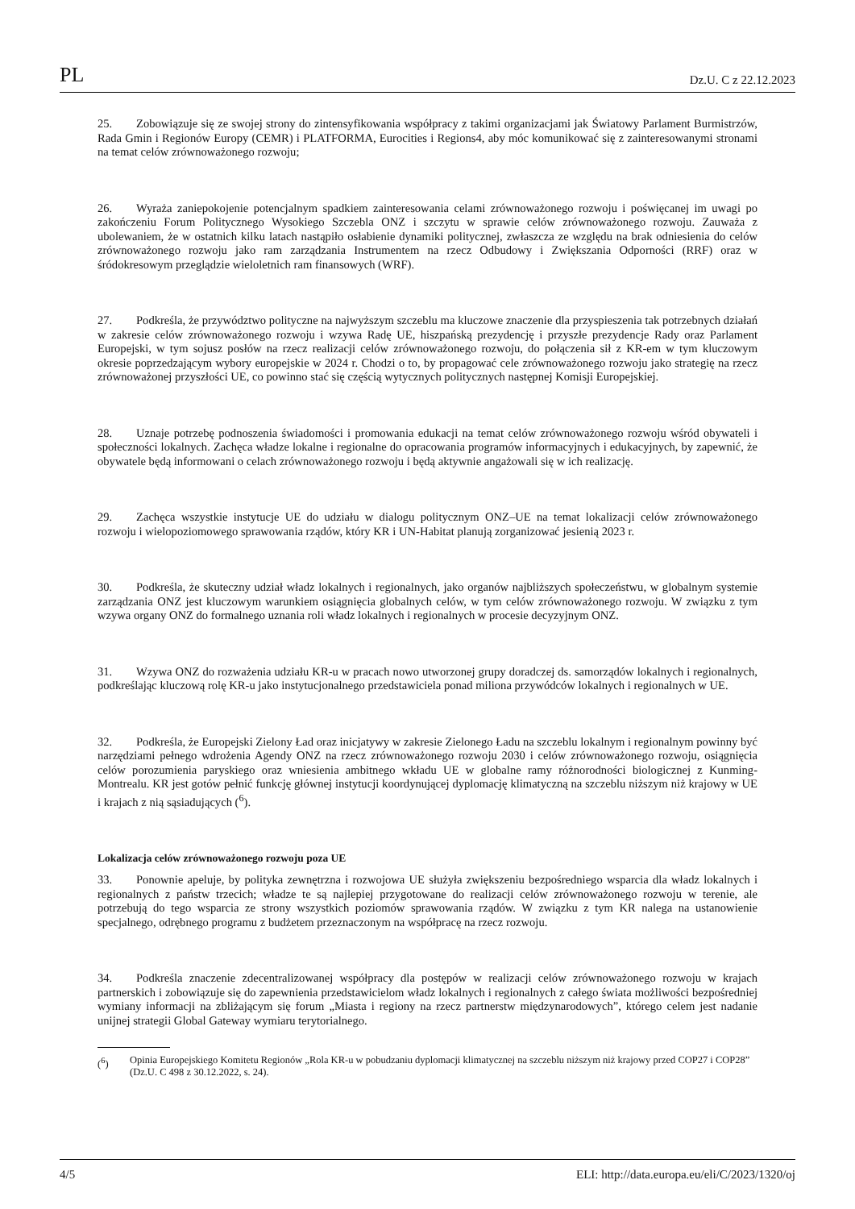PL Dz.U. C z 22.12.2023
25. Zobowiązuje się ze swojej strony do zintensyfikowania współpracy z takimi organizacjami jak Światowy Parlament Burmistrzów, Rada Gmin i Regionów Europy (CEMR) i PLATFORMA, Eurocities i Regions4, aby móc komunikować się z zainteresowanymi stronami na temat celów zrównoważonego rozwoju;
26. Wyraża zaniepokojenie potencjalnym spadkiem zainteresowania celami zrównoważonego rozwoju i poświęcanej im uwagi po zakończeniu Forum Politycznego Wysokiego Szczebla ONZ i szczytu w sprawie celów zrównoważonego rozwoju. Zauważa z ubolewaniem, że w ostatnich kilku latach nastąpiło osłabienie dynamiki politycznej, zwłaszcza ze względu na brak odniesienia do celów zrównoważonego rozwoju jako ram zarządzania Instrumentem na rzecz Odbudowy i Zwiększania Odporności (RRF) oraz w śródokresowym przeglądzie wieloletnich ram finansowych (WRF).
27. Podkreśla, że przywództwo polityczne na najwyższym szczeblu ma kluczowe znaczenie dla przyspieszenia tak potrzebnych działań w zakresie celów zrównoważonego rozwoju i wzywa Radę UE, hiszpańską prezydencję i przyszłe prezydencje Rady oraz Parlament Europejski, w tym sojusz posłów na rzecz realizacji celów zrównoważonego rozwoju, do połączenia sił z KR-em w tym kluczowym okresie poprzedzającym wybory europejskie w 2024 r. Chodzi o to, by propagować cele zrównoważonego rozwoju jako strategię na rzecz zrównoważonej przyszłości UE, co powinno stać się częścią wytycznych politycznych następnej Komisji Europejskiej.
28. Uznaje potrzebę podnoszenia świadomości i promowania edukacji na temat celów zrównoważonego rozwoju wśród obywateli i społeczności lokalnych. Zachęca władze lokalne i regionalne do opracowania programów informacyjnych i edukacyjnych, by zapewnić, że obywatele będą informowani o celach zrównoważonego rozwoju i będą aktywnie angażowali się w ich realizację.
29. Zachęca wszystkie instytucje UE do udziału w dialogu politycznym ONZ–UE na temat lokalizacji celów zrównoważonego rozwoju i wielopoziomowego sprawowania rządów, który KR i UN-Habitat planują zorganizować jesienią 2023 r.
30. Podkreśla, że skuteczny udział władz lokalnych i regionalnych, jako organów najbliższych społeczeństwu, w globalnym systemie zarządzania ONZ jest kluczowym warunkiem osiągnięcia globalnych celów, w tym celów zrównoważonego rozwoju. W związku z tym wzywa organy ONZ do formalnego uznania roli władz lokalnych i regionalnych w procesie decyzyjnym ONZ.
31. Wzywa ONZ do rozważenia udziału KR-u w pracach nowo utworzonej grupy doradczej ds. samorządów lokalnych i regionalnych, podkreślając kluczową rolę KR-u jako instytucjonalnego przedstawiciela ponad miliona przywódców lokalnych i regionalnych w UE.
32. Podkreśla, że Europejski Zielony Ład oraz inicjatywy w zakresie Zielonego Ładu na szczeblu lokalnym i regionalnym powinny być narzędziami pełnego wdrożenia Agendy ONZ na rzecz zrównoważonego rozwoju 2030 i celów zrównoważonego rozwoju, osiągnięcia celów porozumienia paryskiego oraz wniesienia ambitnego wkładu UE w globalne ramy różnorodności biologicznej z Kunming-Montrealu. KR jest gotów pełnić funkcję głównej instytucji koordynującej dyplomację klimatyczną na szczeblu niższym niż krajowy w UE i krajach z nią sąsiadujących (<sup>6</sup>).
Lokalizacja celów zrównoważonego rozwoju poza UE
33. Ponownie apeluje, by polityka zewnętrzna i rozwojowa UE służyła zwiększeniu bezpośredniego wsparcia dla władz lokalnych i regionalnych z państw trzecich; władze te są najlepiej przygotowane do realizacji celów zrównoważonego rozwoju w terenie, ale potrzebują do tego wsparcia ze strony wszystkich poziomów sprawowania rządów. W związku z tym KR nalega na ustanowienie specjalnego, odrębnego programu z budżetem przeznaczonym na współpracę na rzecz rozwoju.
34. Podkreśla znaczenie zdecentralizowanej współpracy dla postępów w realizacji celów zrównoważonego rozwoju w krajach partnerskich i zobowiązuje się do zapewnienia przedstawicielom władz lokalnych i regionalnych z całego świata możliwości bezpośredniej wymiany informacji na zbliżającym się forum „Miasta i regiony na rzecz partnerstw międzynarodowych”, którego celem jest nadanie unijnej strategii Global Gateway wymiaru terytorialnego.
(<sup>6</sup>) Opinia Europejskiego Komitetu Regionów „Rola KR-u w pobudzaniu dyplomacji klimatycznej na szczeblu niższym niż krajowy przed COP27 i COP28” (Dz.U. C 498 z 30.12.2022, s. 24).
4/5 ELI: http://data.europa.eu/eli/C/2023/1320/oj